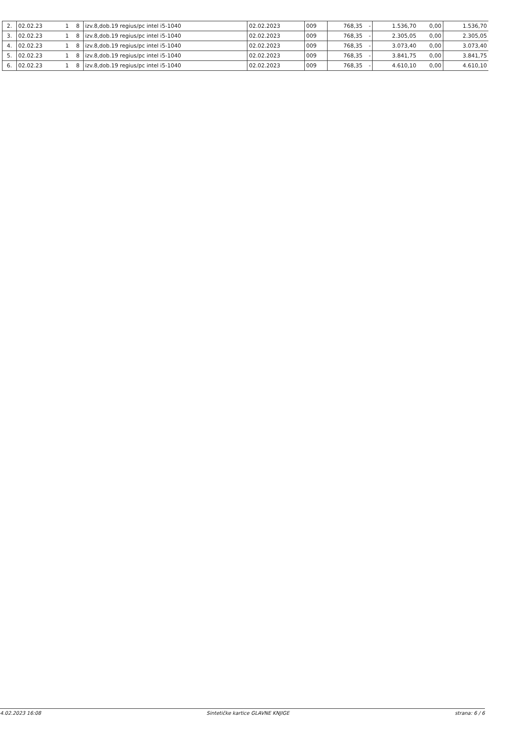| 2. | 02.02.23 | 1 | 8 | izv.8,dob.19 regius/pc intel i5-1040 | 02.02.2023 | 009 | 768,35 | - | 1.536,70 | 0,00 | 1.536,70 |
| 3. | 02.02.23 | 1 | 8 | izv.8,dob.19 regius/pc intel i5-1040 | 02.02.2023 | 009 | 768,35 | - | 2.305,05 | 0,00 | 2.305,05 |
| 4. | 02.02.23 | 1 | 8 | izv.8,dob.19 regius/pc intel i5-1040 | 02.02.2023 | 009 | 768,35 | - | 3.073,40 | 0,00 | 3.073,40 |
| 5. | 02.02.23 | 1 | 8 | izv.8,dob.19 regius/pc intel i5-1040 | 02.02.2023 | 009 | 768,35 | - | 3.841,75 | 0,00 | 3.841,75 |
| 6. | 02.02.23 | 1 | 8 | izv.8,dob.19 regius/pc intel i5-1040 | 02.02.2023 | 009 | 768,35 | - | 4.610,10 | 0,00 | 4.610,10 |
4.02.2023 16:08 Sintetičke kartice GLAVNE KNJIGE strana: 6 / 6